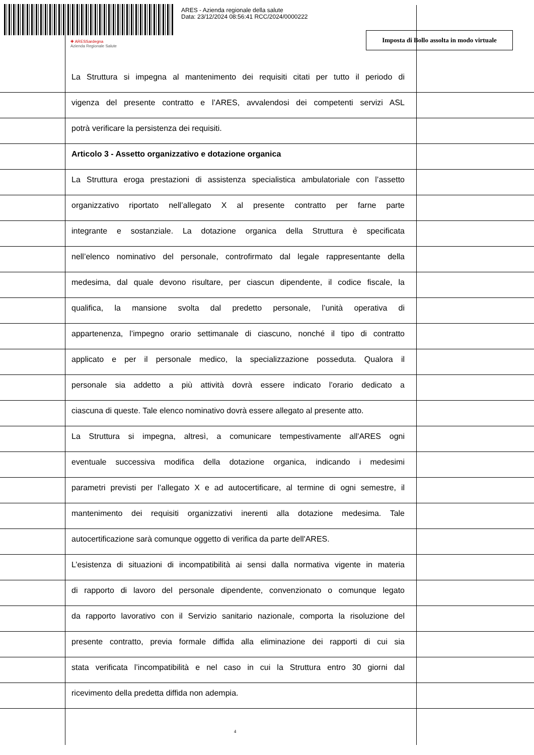ARES - Azienda regionale della salute
Data: 23/12/2024 08:56:41 RCC/2024/0000222
✚ ARESSardegna
Azienda Regionale Salute
Imposta di Bollo assolta in modo virtuale
La Struttura si impegna al mantenimento dei requisiti citati per tutto il periodo di
vigenza del presente contratto e l’ARES, avvalendosi dei competenti servizi ASL
potrà verificare la persistenza dei requisiti.
Articolo 3 - Assetto organizzativo e dotazione organica
La Struttura eroga prestazioni di assistenza specialistica ambulatoriale con l’assetto
organizzativo riportato nell’allegato X al presente contratto per farne parte
integrante e sostanziale. La dotazione organica della Struttura è specificata
nell’elenco nominativo del personale, controfirmato dal legale rappresentante della
medesima, dal quale devono risultare, per ciascun dipendente, il codice fiscale, la
qualifica, la mansione svolta dal predetto personale, l’unità operativa di
appartenenza, l’impegno orario settimanale di ciascuno, nonché il tipo di contratto
applicato e per il personale medico, la specializzazione posseduta. Qualora il
personale sia addetto a più attività dovrà essere indicato l’orario dedicato a
ciascuna di queste. Tale elenco nominativo dovrà essere allegato al presente atto.
La Struttura si impegna, altresì, a comunicare tempestivamente all'ARES ogni
eventuale successiva modifica della dotazione organica, indicando i medesimi
parametri previsti per l’allegato X e ad autocertificare, al termine di ogni semestre, il
mantenimento dei requisiti organizzativi inerenti alla dotazione medesima. Tale
autocertificazione sarà comunque oggetto di verifica da parte dell'ARES.
L’esistenza di situazioni di incompatibilità ai sensi dalla normativa vigente in materia
di rapporto di lavoro del personale dipendente, convenzionato o comunque legato
da rapporto lavorativo con il Servizio sanitario nazionale, comporta la risoluzione del
presente contratto, previa formale diffida alla eliminazione dei rapporti di cui sia
stata verificata l’incompatibilità e nel caso in cui la Struttura entro 30 giorni dal
ricevimento della predetta diffida non adempia.
4